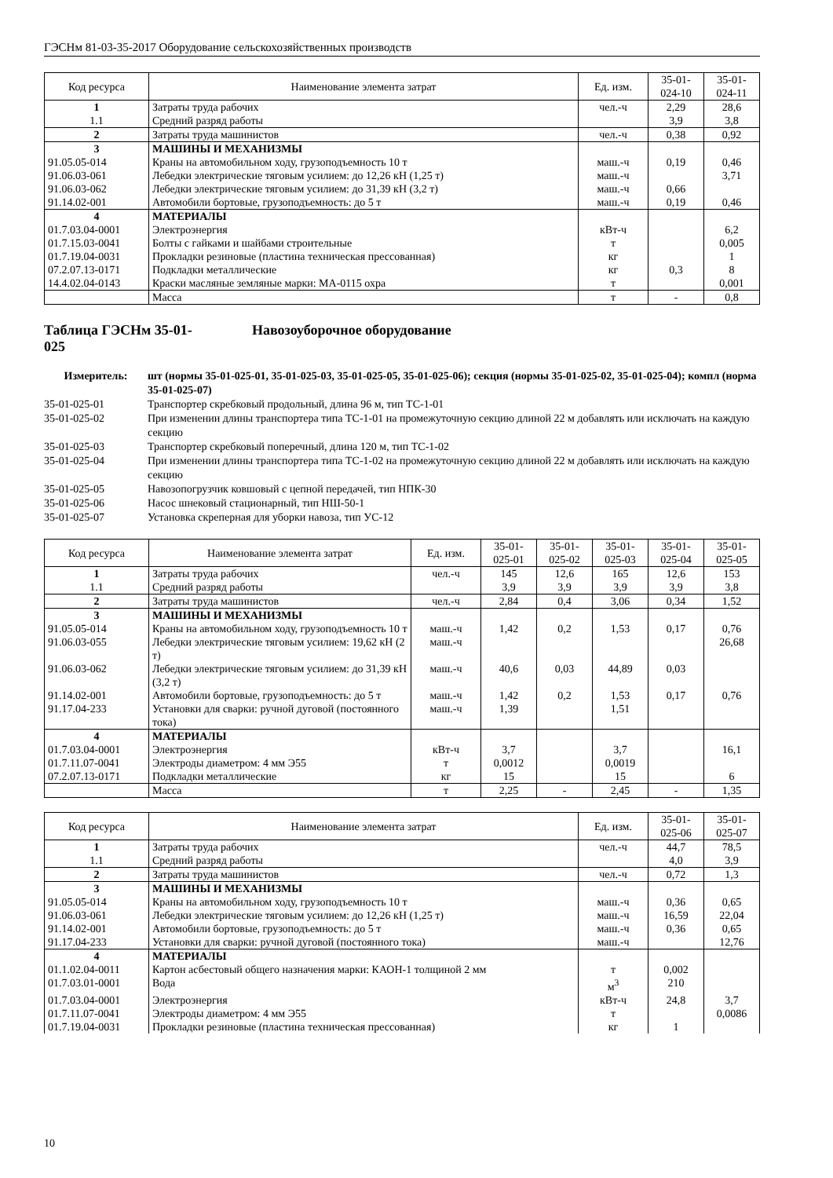ГЭСНм 81-03-35-2017 Оборудование сельскохозяйственных производств
| Код ресурса | Наименование элемента затрат | Ед. изм. | 35-01- 024-10 | 35-01- 024-11 |
| --- | --- | --- | --- | --- |
| 1 | Затраты труда рабочих | чел.-ч | 2,29 | 28,6 |
| 1.1 | Средний разряд работы | | 3,9 | 3,8 |
| 2 | Затраты труда машинистов | чел.-ч | 0,38 | 0,92 |
| 3 | МАШИНЫ И МЕХАНИЗМЫ | | | |
| 91.05.05-014 | Краны на автомобильном ходу, грузоподъемность 10 т | маш.-ч | 0,19 | 0,46 |
| 91.06.03-061 | Лебедки электрические тяговым усилием: до 12,26 кН (1,25 т) | маш.-ч | | 3,71 |
| 91.06.03-062 | Лебедки электрические тяговым усилием: до 31,39 кН (3,2 т) | маш.-ч | 0,66 | |
| 91.14.02-001 | Автомобили бортовые, грузоподъемность: до 5 т | маш.-ч | 0,19 | 0,46 |
| 4 | МАТЕРИАЛЫ | | | |
| 01.7.03.04-0001 | Электроэнергия | кВт-ч | | 6,2 |
| 01.7.15.03-0041 | Болты с гайками и шайбами строительные | т | | 0,005 |
| 01.7.19.04-0031 | Прокладки резиновые (пластина техническая прессованная) | кг | | 1 |
| 07.2.07.13-0171 | Подкладки металлические | кг | 0,3 | 8 |
| 14.4.02.04-0143 | Краски масляные земляные марки: МА-0115 охра | т | | 0,001 |
| | Масса | т | - | 0,8 |
Таблица ГЭСНм 35-01-
025 Навозоуборочное оборудование
Измеритель: шт (нормы 35-01-025-01, 35-01-025-03, 35-01-025-05, 35-01-025-06); секция (нормы 35-01-025-02, 35-01-025-04); компл (норма 35-01-025-07)
35-01-025-01 Транспортер скребковый продольный, длина 96 м, тип ТС-1-01
35-01-025-02 При изменении длины транспортера типа ТС-1-01 на промежуточную секцию длиной 22 м добавлять или исключать на каждую секцию
35-01-025-03 Транспортер скребковый поперечный, длина 120 м, тип ТС-1-02
35-01-025-04 При изменении длины транспортера типа ТС-1-02 на промежуточную секцию длиной 22 м добавлять или исключать на каждую секцию
35-01-025-05 Навозопогрузчик ковшовый с цепной передачей, тип НПК-30
35-01-025-06 Насос шнековый стационарный, тип НШ-50-1
35-01-025-07 Установка скреперная для уборки навоза, тип УС-12
| Код ресурса | Наименование элемента затрат | Ед. изм. | 35-01- 025-01 | 35-01- 025-02 | 35-01- 025-03 | 35-01- 025-04 | 35-01- 025-05 |
| --- | --- | --- | --- | --- | --- | --- | --- |
| 1 | Затраты труда рабочих | чел.-ч | 145 | 12,6 | 165 | 12,6 | 153 |
| 1.1 | Средний разряд работы | | 3,9 | 3,9 | 3,9 | 3,9 | 3,8 |
| 2 | Затраты труда машинистов | чел.-ч | 2,84 | 0,4 | 3,06 | 0,34 | 1,52 |
| 3 | МАШИНЫ И МЕХАНИЗМЫ | | | | | | |
| 91.05.05-014 | Краны на автомобильном ходу, грузоподъемность 10 т | маш.-ч | 1,42 | 0,2 | 1,53 | 0,17 | 0,76 |
| 91.06.03-055 | Лебедки электрические тяговым усилием: 19,62 кН (2 т) | маш.-ч | | | | | 26,68 |
| 91.06.03-062 | Лебедки электрические тяговым усилием: до 31,39 кН (3,2 т) | маш.-ч | 40,6 | 0,03 | 44,89 | 0,03 | |
| 91.14.02-001 | Автомобили бортовые, грузоподъемность: до 5 т | маш.-ч | 1,42 | 0,2 | 1,53 | 0,17 | 0,76 |
| 91.17.04-233 | Установки для сварки: ручной дуговой (постоянного тока) | маш.-ч | 1,39 | | 1,51 | | |
| 4 | МАТЕРИАЛЫ | | | | | | |
| 01.7.03.04-0001 | Электроэнергия | кВт-ч | 3,7 | | 3,7 | | 16,1 |
| 01.7.11.07-0041 | Электроды диаметром: 4 мм Э55 | т | 0,0012 | | 0,0019 | | |
| 07.2.07.13-0171 | Подкладки металлические | кг | 15 | | 15 | | 6 |
| | Масса | т | 2,25 | - | 2,45 | - | 1,35 |
| Код ресурса | Наименование элемента затрат | Ед. изм. | 35-01- 025-06 | 35-01- 025-07 |
| --- | --- | --- | --- | --- |
| 1 | Затраты труда рабочих | чел.-ч | 44,7 | 78,5 |
| 1.1 | Средний разряд работы | | 4,0 | 3,9 |
| 2 | Затраты труда машинистов | чел.-ч | 0,72 | 1,3 |
| 3 | МАШИНЫ И МЕХАНИЗМЫ | | | |
| 91.05.05-014 | Краны на автомобильном ходу, грузоподъемность 10 т | маш.-ч | 0,36 | 0,65 |
| 91.06.03-061 | Лебедки электрические тяговым усилием: до 12,26 кН (1,25 т) | маш.-ч | 16,59 | 22,04 |
| 91.14.02-001 | Автомобили бортовые, грузоподъемность: до 5 т | маш.-ч | 0,36 | 0,65 |
| 91.17.04-233 | Установки для сварки: ручной дуговой (постоянного тока) | маш.-ч | | 12,76 |
| 4 | МАТЕРИАЛЫ | | | |
| 01.1.02.04-0011 | Картон асбестовый общего назначения марки: КАОН-1 толщиной 2 мм | т | 0,002 | |
| 01.7.03.01-0001 | Вода | м<sup>3</sup> | 210 | |
| 01.7.03.04-0001 | Электроэнергия | кВт-ч | 24,8 | 3,7 |
| 01.7.11.07-0041 | Электроды диаметром: 4 мм Э55 | т | | 0,0086 |
| 01.7.19.04-0031 | Прокладки резиновые (пластина техническая прессованная) | кг | 1 | |
10